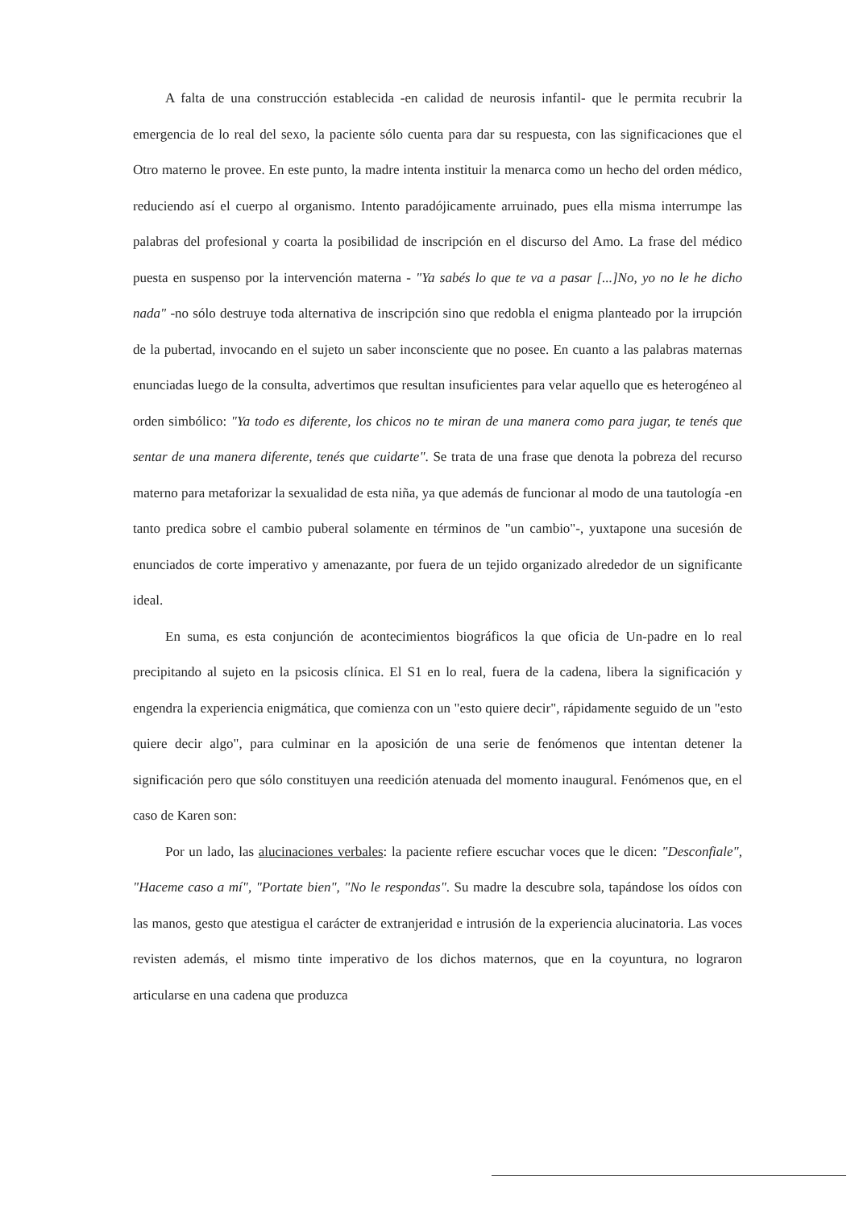A falta de una construcción establecida -en calidad de neurosis infantil- que le permita recubrir la emergencia de lo real del sexo, la paciente sólo cuenta para dar su respuesta, con las significaciones que el Otro materno le provee. En este punto, la madre intenta instituir la menarca como un hecho del orden médico, reduciendo así el cuerpo al organismo. Intento paradójicamente arruinado, pues ella misma interrumpe las palabras del profesional y coarta la posibilidad de inscripción en el discurso del Amo. La frase del médico puesta en suspenso por la intervención materna - "Ya sabés lo que te va a pasar [...]No, yo no le he dicho nada" -no sólo destruye toda alternativa de inscripción sino que redobla el enigma planteado por la irrupción de la pubertad, invocando en el sujeto un saber inconsciente que no posee. En cuanto a las palabras maternas enunciadas luego de la consulta, advertimos que resultan insuficientes para velar aquello que es heterogéneo al orden simbólico: "Ya todo es diferente, los chicos no te miran de una manera como para jugar, te tenés que sentar de una manera diferente, tenés que cuidarte". Se trata de una frase que denota la pobreza del recurso materno para metaforizar la sexualidad de esta niña, ya que además de funcionar al modo de una tautología -en tanto predica sobre el cambio puberal solamente en términos de "un cambio"-, yuxtapone una sucesión de enunciados de corte imperativo y amenazante, por fuera de un tejido organizado alrededor de un significante ideal.
En suma, es esta conjunción de acontecimientos biográficos la que oficia de Un-padre en lo real precipitando al sujeto en la psicosis clínica. El S1 en lo real, fuera de la cadena, libera la significación y engendra la experiencia enigmática, que comienza con un "esto quiere decir", rápidamente seguido de un "esto quiere decir algo", para culminar en la aposición de una serie de fenómenos que intentan detener la significación pero que sólo constituyen una reedición atenuada del momento inaugural. Fenómenos que, en el caso de Karen son:
Por un lado, las alucinaciones verbales: la paciente refiere escuchar voces que le dicen: "Desconfiale", "Haceme caso a mí", "Portate bien", "No le respondas". Su madre la descubre sola, tapándose los oídos con las manos, gesto que atestigua el carácter de extranjeridad e intrusión de la experiencia alucinatoria. Las voces revisten además, el mismo tinte imperativo de los dichos maternos, que en la coyuntura, no lograron articularse en una cadena que produzca